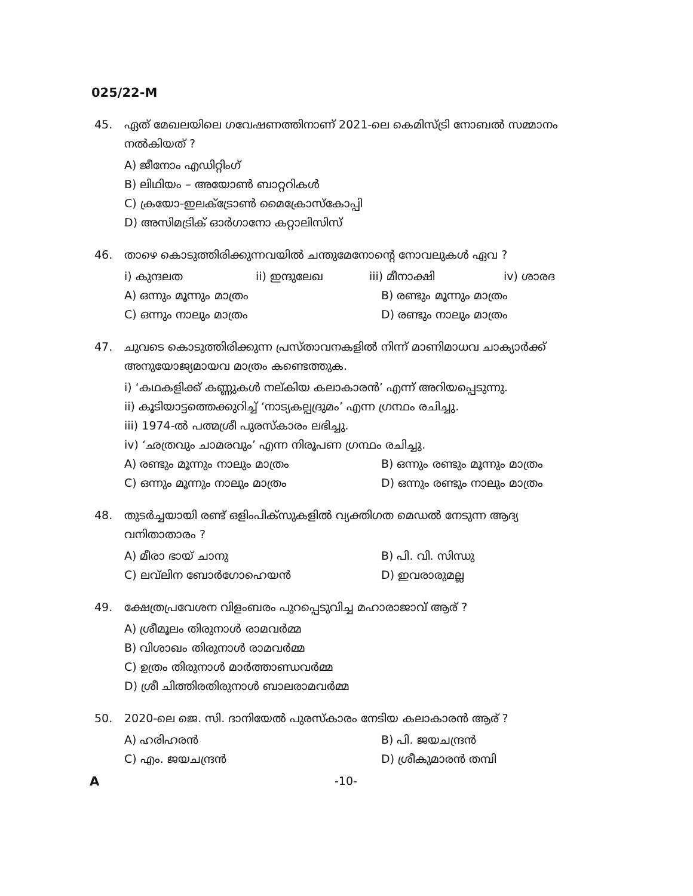025/22-M
45. ഏത് മേഖലയിലെ ഗവേഷണത്തിനാണ് 2021-ലെ കെമിസ്ട്രി നോബൽ സമ്മാനം നൽകിയത് ?
A) ജീനോം എഡിറ്റിംഗ്
B) ലിഥിയം – അയോൺ ബാറ്ററികൾ
C) ക്രയോ-ഇലക്ട്രോൺ മൈക്രോസ്കോപ്പി
D) അസിമട്രിക് ഓർഗാനോ കറ്റാലിസിസ്
46. താഴെ കൊടുത്തിരിക്കുന്നവയിൽ ചന്തുമേനോന്റെ നോവലുകൾ ഏവ ?
i) കുന്ദലത ii) ഇന്ദുലേഖ iii) മീനാക്ഷി iv) ശാരദ
A) ഒന്നും മൂന്നും മാത്രം B) രണ്ടും മൂന്നും മാത്രം
C) ഒന്നും നാലും മാത്രം D) രണ്ടും നാലും മാത്രം
47. ചുവടെ കൊടുത്തിരിക്കുന്ന പ്രസ്താവനകളിൽ നിന്ന് മാണിമാധവ ചാക്യാർക്ക് അനുയോജ്യമായവ മാത്രം കണ്ടെത്തുക.
i) ‘കഥകളിക്ക് കണ്ണുകൾ നല്കിയ കലാകാരൻ’ എന്ന് അറിയപ്പെടുന്നു.
ii) കൂടിയാട്ടത്തെക്കുറിച്ച് ‘നാട്യകല്പദ്രുമം’ എന്ന ഗ്രന്ഥം രചിച്ചു.
iii) 1974-ൽ പത്മശ്രീ പുരസ്കാരം ലഭിച്ചു.
iv) ‘ഛത്രവും ചാമരവും’ എന്ന നിരൂപണ ഗ്രന്ഥം രചിച്ചു.
A) രണ്ടും മൂന്നും നാലും മാത്രം B) ഒന്നും രണ്ടും മൂന്നും മാത്രം
C) ഒന്നും മൂന്നും നാലും മാത്രം D) ഒന്നും രണ്ടും നാലും മാത്രം
48. തുടർച്ചയായി രണ്ട് ഒളിംപിക്സുകളിൽ വ്യക്തിഗത മെഡൽ നേടുന്ന ആദ്യ വനിതാതാരം ?
A) മീരാ ഭായ് ചാനു B) പി. വി. സിന്ധു
C) ലവ്‌ലിന ബോർഗോഹെയൻ D) ഇവരാരുമല്ല
49. ക്ഷേത്രപ്രവേശന വിളംബരം പുറപ്പെടുവിച്ച മഹാരാജാവ് ആര് ?
A) ശ്രീമൂലം തിരുനാൾ രാമവർമ്മ
B) വിശാഖം തിരുനാൾ രാമവർമ്മ
C) ഉത്രം തിരുനാൾ മാർത്താണ്ഡവർമ്മ
D) ശ്രീ ചിത്തിരതിരുനാൾ ബാലരാമവർമ്മ
50. 2020-ലെ ജെ. സി. ദാനിയേൽ പുരസ്കാരം നേടിയ കലാകാരൻ ആര് ?
A) ഹരിഹരൻ B) പി. ജയചന്ദ്രൻ
C) എം. ജയചന്ദ്രൻ D) ശ്രീകുമാരൻ തമ്പി
A -10-